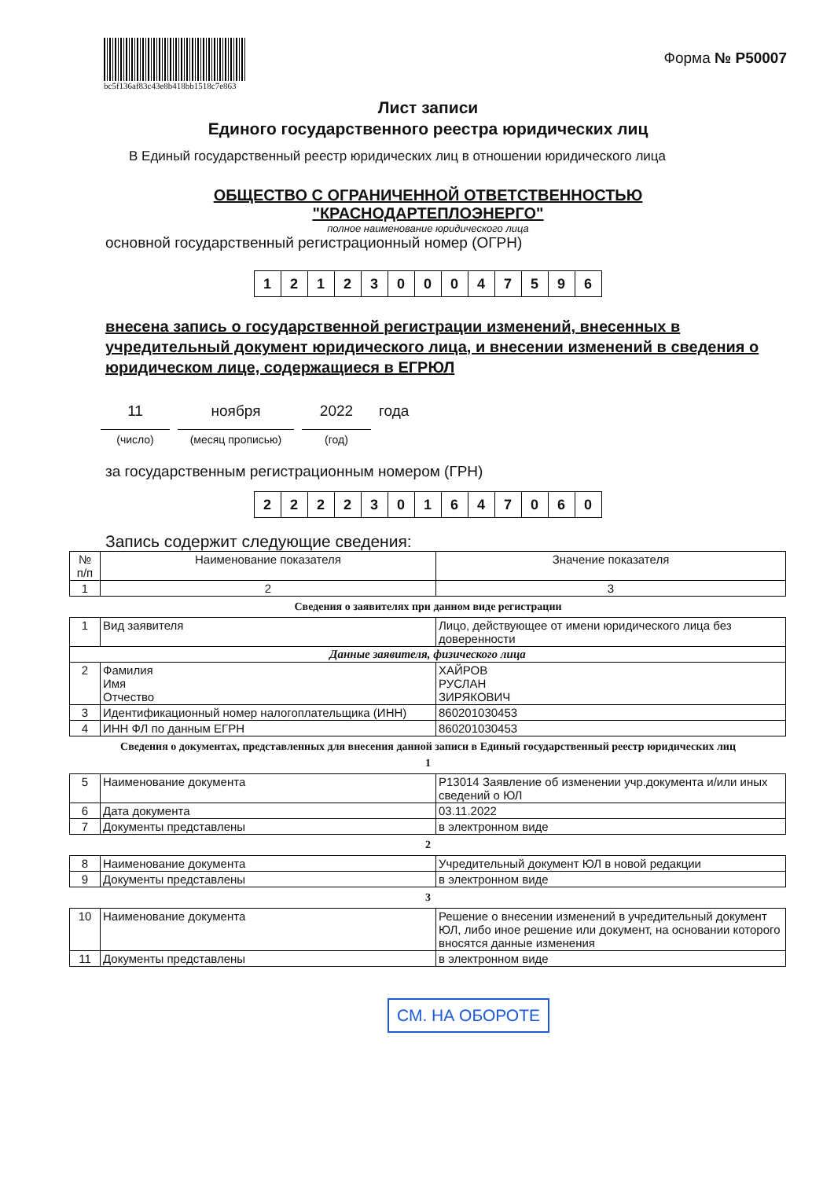bc5f136af83c43e8b418bb1518c7e863
Форма № Р50007
Лист записи
Единого государственного реестра юридических лиц
В Единый государственный реестр юридических лиц в отношении юридического лица
ОБЩЕСТВО С ОГРАНИЧЕННОЙ ОТВЕТСТВЕННОСТЬЮ
"КРАСНОДАРТЕПЛОЭНЕРГО"
полное наименование юридического лица
основной государственный регистрационный номер (ОГРН)
1212300047596
внесена запись о государственной регистрации изменений, внесенных в учредительный документ юридического лица, и внесении изменений в сведения о юридическом лице, содержащиеся в ЕГРЮЛ
11
(число)
ноября
(месяц прописью)
2022
(год)
года
за государственным регистрационным номером (ГРН)
2222301647060
Запись содержит следующие сведения:
| № п/п | Наименование показателя | Значение показателя |
| 1 | 2 | 3 |
Сведения о заявителях при данном виде регистрации
| 1 | Вид заявителя | Лицо, действующее от имени юридического лица без доверенности |
| Данные заявителя, физического лица | | |
| 2 | Фамилия Имя Отчество | ХАЙРОВ РУСЛАН ЗИРЯКОВИЧ |
| 3 | Идентификационный номер налогоплательщика (ИНН) | 860201030453 |
| 4 | ИНН ФЛ по данным ЕГРН | 860201030453 |
Сведения о документах, представленных для внесения данной записи в Единый государственный реестр юридических лиц
1
| 5 | Наименование документа | Р13014 Заявление об изменении учр.документа и/или иных сведений о ЮЛ |
| 6 | Дата документа | 03.11.2022 |
| 7 | Документы представлены | в электронном виде |
2
| 8 | Наименование документа | Учредительный документ ЮЛ в новой редакции |
| 9 | Документы представлены | в электронном виде |
3
| 10 | Наименование документа | Решение о внесении изменений в учредительный документ ЮЛ, либо иное решение или документ, на основании которого вносятся данные изменения |
| 11 | Документы представлены | в электронном виде |
СМ. НА ОБОРОТЕ